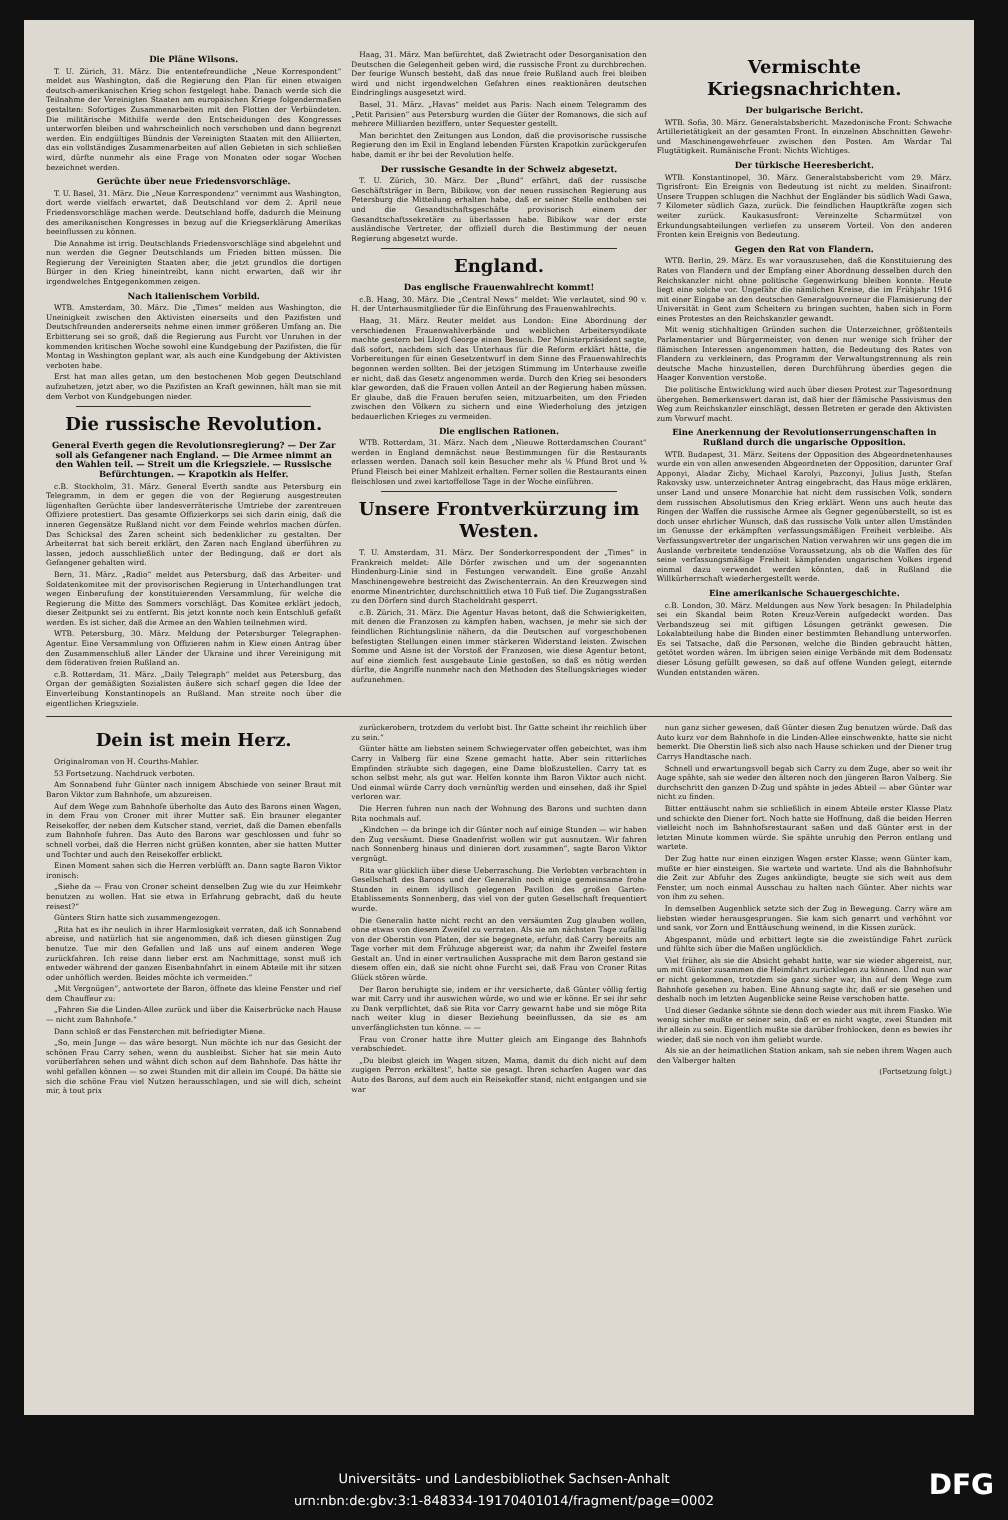Die Pläne Wilsons.
T. U. Zürich, 31. März. Die ententefreundliche „Neue Korrespondent“ meldet aus Washington, daß die Regierung den Plan für einen etwaigen deutsch-amerikanischen Krieg schon festgelegt habe. Danach werde sich die Teilnahme der Vereinigten Staaten am europäischen Kriege folgendermaßen gestalten: Sofortiges Zusammenarbeiten mit den Flotten der Verbündeten. Die militärische Mithilfe werde den Entscheidungen des Kongresses unterworfen bleiben und wahrscheinlich noch verschoben und dann begrenzt werden. Ein endgültiges Bündnis der Vereinigten Staaten mit den Alliierten, das ein vollständiges Zusammenarbeiten auf allen Gebieten in sich schließen wird, dürfte nunmehr als eine Frage von Monaten oder sogar Wochen bezeichnet werden.
Gerüchte über neue Friedensvorschläge.
T. U. Basel, 31. März. Die „Neue Korrespondenz“ vernimmt aus Washington, dort werde vielfach erwartet, daß Deutschland vor dem 2. April neue Friedensvorschläge machen werde. Deutschland hoffe, dadurch die Meinung des amerikanischen Kongresses in bezug auf die Kriegserklärung Amerikas beeinflussen zu können.
Die Annahme ist irrig. Deutschlands Friedensvorschläge sind abgelehnt und nun werden die Gegner Deutschlands um Frieden bitten müssen. Die Regierung der Vereinigten Staaten aber, die jetzt grundlos die dortigen Bürger in den Krieg hineintreibt, kann nicht erwarten, daß wir ihr irgendwelches Entgegenkommen zeigen.
Nach italienischem Vorbild.
WTB. Amsterdam, 30. März. Die „Times“ melden aus Washington, die Uneinigkeit zwischen den Aktivisten einerseits und den Pazifisten und Deutschfreunden andererseits nehme einen immer größeren Umfang an. Die Erbitterung sei so groß, daß die Regierung aus Furcht vor Unruhen in der kommenden kritischen Woche sowohl eine Kundgebung der Pazifisten, die für Montag in Washington geplant war, als auch eine Kundgebung der Aktivisten verboten habe.
Erst hat man alles getan, um den bestochenen Mob gegen Deutschland aufzuhetzen, jetzt aber, wo die Pazifisten an Kraft gewinnen, hält man sie mit dem Verbot von Kundgebungen nieder.
Die russische Revolution.
General Everth gegen die Revolutionsregierung? — Der Zar soll als Gefangener nach England. — Die Armee nimmt an den Wahlen teil. — Streit um die Kriegsziele. — Russische Befürchtungen. — Krapotkin als Helfer.
c.B. Stockholm, 31. März. General Everth sandte aus Petersburg ein Telegramm, in dem er gegen die von der Regierung ausgestreuten lügenhaften Gerüchte über landesverräterische Umtriebe der zarentreuen Offiziere protestiert. Das gesamte Offizierkorps sei sich darin einig, daß die inneren Gegensätze Rußland nicht vor dem Feinde wehrlos machen dürfen. Das Schicksal des Zaren scheint sich bedenklicher zu gestalten. Der Arbeiterrat hat sich bereit erklärt, den Zaren nach England überführen zu lassen, jedoch ausschließlich unter der Bedingung, daß er dort als Gefangener gehalten wird.
Bern, 31. März. „Radio“ meldet aus Petersburg, daß das Arbeiter- und Soldatenkomitee mit der provisorischen Regierung in Unterhandlungen trat wegen Einberufung der konstituierenden Versammlung, für welche die Regierung die Mitte des Sommers vorschlägt. Das Komitee erklärt jedoch, dieser Zeitpunkt sei zu entfernt. Bis jetzt konnte noch kein Entschluß gefaßt werden. Es ist sicher, daß die Armee an den Wahlen teilnehmen wird.
WTB. Petersburg, 30. März. Meldung der Petersburger Telegraphen-Agentur. Eine Versammlung von Offizieren nahm in Kiew einen Antrag über den Zusammenschluß aller Länder der Ukraine und ihrer Vereinigung mit dem föderativen freien Rußland an.
c.B. Rotterdam, 31. März. „Daily Telegraph“ meldet aus Petersburg, das Organ der gemäßigten Sozialisten äußere sich scharf gegen die Idee der Einverleibung Konstantinopels an Rußland. Man streite noch über die eigentlichen Kriegsziele.
Haag, 31. März. Man befürchtet, daß Zwietracht oder Desorganisation den Deutschen die Gelegenheit geben wird, die russische Front zu durchbrechen. Der feurige Wunsch besteht, daß das neue freie Rußland auch frei bleiben wird und nicht irgendwelchen Gefahren eines reaktionären deutschen Eindringlings ausgesetzt wird.
Basel, 31. März. „Havas“ meldet aus Paris: Nach einem Telegramm des „Petit Parisien“ aus Petersburg wurden die Güter der Romanows, die sich auf mehrere Milliarden beziffern, unter Sequester gestellt.
Man berichtet den Zeitungen aus London, daß die provisorische russische Regierung den im Exil in England lebenden Fürsten Krapotkin zurückgerufen habe, damit er ihr bei der Revolution helfe.
Der russische Gesandte in der Schweiz abgesetzt.
T. U. Zürich, 30. März. Der „Bund“ erfährt, daß der russische Geschäftsträger in Bern, Bibikow, von der neuen russischen Regierung aus Petersburg die Mitteilung erhalten habe, daß er seiner Stelle enthoben sei und die Gesandtschaftsgeschäfte provisorisch einem der Gesandtschaftssekretäre zu überlassen habe. Bibikow war der erste ausländische Vertreter, der offiziell durch die Bestimmung der neuen Regierung abgesetzt wurde.
England.
Das englische Frauenwahlrecht kommt!
c.B. Haag, 30. März. Die „Central News“ meldet: Wie verlautet, sind 90 v. H. der Unterhausmitglieder für die Einführung des Frauenwahlrechts.
Haag, 31. März. Reuter meldet aus London: Eine Abordnung der verschiedenen Frauenwahlverbände und weiblichen Arbeitersyndikate machte gestern bei Lloyd George einen Besuch. Der Ministerpräsident sagte, daß sofort, nachdem sich das Unterhaus für die Reform erklärt hätte, die Vorbereitungen für einen Gesetzentwurf in dem Sinne des Frauenwahlrechts begonnen werden sollten. Bei der jetzigen Stimmung im Unterhause zweifle er nicht, daß das Gesetz angenommen werde. Durch den Krieg sei besonders klar geworden, daß die Frauen vollen Anteil an der Regierung haben müssen. Er glaube, daß die Frauen berufen seien, mitzuarbeiten, um den Frieden zwischen den Völkern zu sichern und eine Wiederholung des jetzigen bedauerlichen Krieges zu vermeiden.
Die englischen Rationen.
WTB. Rotterdam, 31. März. Nach dem „Nieuwe Rotterdamschen Courant“ werden in England demnächst neue Bestimmungen für die Restaurants erlassen werden. Danach soll kein Besucher mehr als ⅛ Pfund Brot und ⅜ Pfund Fleisch bei einer Mahlzeit erhalten. Ferner sollen die Restaurants einen fleischlosen und zwei kartoffellose Tage in der Woche einführen.
Unsere Frontverkürzung im Westen.
T. U. Amsterdam, 31. März. Der Sonderkorrespondent der „Times“ in Frankreich meldet: Alle Dörfer zwischen und um der sogenannten Hindenburg-Linie sind in Festungen verwandelt. Eine große Anzahl Maschinengewehre bestreicht das Zwischenterrain. An den Kreuzwegen sind enorme Minentrichter, durchschnittlich etwa 10 Fuß tief. Die Zugangsstraßen zu den Dörfern sind durch Stacheldraht gesperrt.
c.B. Zürich, 31. März. Die Agentur Havas betont, daß die Schwierigkeiten, mit denen die Franzosen zu kämpfen haben, wachsen, je mehr sie sich der feindlichen Richtungslinie nähern, da die Deutschen auf vorgeschobenen befestigten Stellungen einen immer stärkeren Widerstand leisten. Zwischen Somme und Aisne ist der Vorstoß der Franzosen, wie diese Agentur betont, auf eine ziemlich fest ausgebaute Linie gestoßen, so daß es nötig werden dürfte, die Angriffe nunmehr nach den Methoden des Stellungskrieges wieder aufzunehmen.
Vermischte Kriegsnachrichten.
Der bulgarische Bericht.
WTB. Sofia, 30. März. Generalstabsbericht. Mazedonische Front: Schwache Artillerietätigkeit an der gesamten Front. In einzelnen Abschnitten Gewehr- und Maschinengewehrfeuer zwischen den Posten. Am Wardar Tal Flugtätigkeit. Rumänische Front: Nichts Wichtiges.
Der türkische Heeresbericht.
WTB. Konstantinopel, 30. März. Generalstabsbericht vom 29. März. Tigrisfront: Ein Ereignis von Bedeutung ist nicht zu melden. Sinaifront: Unsere Truppen schlugen die Nachhut der Engländer bis südlich Wadi Gawa, 7 Kilometer südlich Gaza, zurück. Die feindlichen Hauptkräfte zogen sich weiter zurück. Kaukasusfront: Vereinzelte Scharmützel von Erkundungsabteilungen verliefen zu unserem Vorteil. Von den anderen Fronten kein Ereignis von Bedeutung.
Gegen den Rat von Flandern.
WTB. Berlin, 29. März. Es war vorauszusehen, daß die Konstituierung des Rates von Flandern und der Empfang einer Abordnung desselben durch den Reichskanzler nicht ohne politische Gegenwirkung bleiben konnte. Heute liegt eine solche vor. Ungefähr die nämlichen Kreise, die im Frühjahr 1916 mit einer Eingabe an den deutschen Generalgouverneur die Flamisierung der Universität in Gent zum Scheitern zu bringen suchten, haben sich in Form eines Protestes an den Reichskanzler gewandt.
Mit wenig stichhaltigen Gründen suchen die Unterzeichner, größtenteils Parlamentarier und Bürgermeister, von denen nur wenige sich früher der flämischen Interessen angenommen hatten, die Bedeutung des Rates von Flandern zu verkleinern, das Programm der Verwaltungstrennung als rein deutsche Mache hinzustellen, deren Durchführung überdies gegen die Haager Konvention verstoße.
Die politische Entwicklung wird auch über diesen Protest zur Tagesordnung übergehen. Bemerkenswert daran ist, daß hier der flämische Passivismus den Weg zum Reichskanzler einschlägt, dessen Betreten er gerade den Aktivisten zum Vorwurf macht.
Eine Anerkennung der Revolutionserrungenschaften in Rußland durch die ungarische Opposition.
WTB. Budapest, 31. März. Seitens der Opposition des Abgeordnetenhauses wurde ein von allen anwesenden Abgeordneten der Opposition, darunter Graf Apponyi, Aladar Zichy, Michael Karolyi, Pazconyi, Julius Justh, Stefan Rakovsky usw. unterzeichneter Antrag eingebracht, das Haus möge erklären, unser Land und unsere Monarchie hat nicht dem russischen Volk, sondern dem russischen Absolutismus den Krieg erklärt. Wenn uns auch heute das Ringen der Waffen die russische Armee als Gegner gegenüberstellt, so ist es doch unser ehrlicher Wunsch, daß das russische Volk unter allen Umständen im Genusse der erkämpften verfassungsmäßigen Freiheit verbleibe. Als Verfassungsvertreter der ungarischen Nation verwahren wir uns gegen die im Auslande verbreitete tendenziöse Voraussetzung, als ob die Waffen des für seine verfassungsmäßige Freiheit kämpfenden ungarischen Volkes irgend einmal dazu verwendet werden könnten, daß in Rußland die Willkürherrschaft wiederhergestellt werde.
Eine amerikanische Schauergeschichte.
c.B. London, 30. März. Meldungen aus New York besagen: In Philadelphia sei ein Skandal beim Roten Kreuz-Verein aufgedeckt worden. Das Verbandszeug sei mit giftigen Lösungen getränkt gewesen. Die Lokalabteilung habe die Binden einer bestimmten Behandlung unterworfen. Es sei Tatsache, daß die Personen, welche die Binden gebraucht hätten, getötet worden wären. Im übrigen seien einige Verbände mit dem Bodensatz dieser Lösung gefüllt gewesen, so daß auf offene Wunden gelegt, eiternde Wunden entstanden wären.
Dein ist mein Herz.
Originalroman von H. Courths-Mahler.
53 Fortsetzung. Nachdruck verboten.
Am Sonnabend fuhr Günter nach innigem Abschiede von seiner Braut mit Baron Viktor zum Bahnhofe, um abzureisen.
Auf dem Wege zum Bahnhofe überholte das Auto des Barons einen Wagen, in dem Frau von Croner mit ihrer Mutter saß. Ein brauner eleganter Reisekoffer, der neben dem Kutscher stand, verriet, daß die Damen ebenfalls zum Bahnhofe fuhren. Das Auto des Barons war geschlossen und fuhr so schnell vorbei, daß die Herren nicht grüßen konnten, aber sie hatten Mutter und Tochter und auch den Reisekoffer erblickt.
Einen Moment sahen sich die Herren verblüfft an. Dann sagte Baron Viktor ironisch:
„Siehe da — Frau von Croner scheint denselben Zug wie du zur Heimkehr benutzen zu wollen. Hat sie etwa in Erfahrung gebracht, daß du heute reisest?“
Günters Stirn hatte sich zusammengezogen.
„Rita hat es ihr neulich in ihrer Harmlosigkeit verraten, daß ich Sonnabend abreise, und natürlich hat sie angenommen, daß ich diesen günstigen Zug benutze. Tue mir den Gefallen und laß uns auf einem anderen Wege zurückfahren. Ich reise dann lieber erst am Nachmittage, sonst muß ich entweder während der ganzen Eisenbahnfahrt in einem Abteile mit ihr sitzen oder unhöflich werden. Beides möchte ich vermeiden.“
„Mit Vergnügen“, antwortete der Baron, öffnete das kleine Fenster und rief dem Chauffeur zu:
„Fahren Sie die Linden-Allee zurück und über die Kaiserbrücke nach Hause — nicht zum Bahnhofe.“
Dann schloß er das Fensterchen mit befriedigter Miene.
„So, mein Junge — das wäre besorgt. Nun möchte ich nur das Gesicht der schönen Frau Carry sehen, wenn du ausbleibst. Sicher hat sie mein Auto vorüberfahren sehen und wähnt dich schon auf dem Bahnhofe. Das hätte ihr wohl gefallen können — so zwei Stunden mit dir allein im Coupé. Da hätte sie sich die schöne Frau viel Nutzen herausschlagen, und sie will dich, scheint mir, à tout prix
zurückerobern, trotzdem du verlobt bist. Ihr Gatte scheint ihr reichlich über zu sein.“
Günter hätte am liebsten seinem Schwiegervater offen gebeichtet, was ihm Carry in Valberg für eine Szene gemacht hatte. Aber sein ritterliches Empfinden sträubte sich dagegen, eine Dame bloßzustellen. Carry tat es schon selbst mehr, als gut war. Helfen konnte ihm Baron Viktor auch nicht. Und einmal würde Carry doch vernünftig werden und einsehen, daß ihr Spiel verloren war.
Die Herren fuhren nun nach der Wohnung des Barons und suchten dann Rita nochmals auf.
„Kindchen — da bringe ich dir Günter noch auf einige Stunden — wir haben den Zug versäumt. Diese Gnadenfrist wollen wir gut ausnutzen. Wir fahren nach Sonnenberg hinaus und dinieren dort zusammen“, sagte Baron Viktor vergnügt.
Rita war glücklich über diese Ueberraschung. Die Verlobten verbrachten in Gesellschaft des Barons und der Generalin noch einige gemeinsame frohe Stunden in einem idyllisch gelegenen Pavillon des großen Garten-Etablissements Sonnenberg, das viel von der guten Gesellschaft frequentiert wurde.
Die Generalin hatte nicht recht an den versäumten Zug glauben wollen, ohne etwas von diesem Zweifel zu verraten. Als sie am nächsten Tage zufällig von der Oberstin von Platen, der sie begegnete, erfuhr, daß Carry bereits am Tage vorher mit dem Frühzuge abgereist war, da nahm ihr Zweifel festere Gestalt an. Und in einer vertraulichen Aussprache mit dem Baron gestand sie diesem offen ein, daß sie nicht ohne Furcht sei, daß Frau von Croner Ritas Glück stören würde.
Der Baron beruhigte sie, indem er ihr versicherte, daß Günter völlig fertig war mit Carry und ihr auswichen würde, wo und wie er könne. Er sei ihr sehr zu Dank verpflichtet, daß sie Rita vor Carry gewarnt habe und sie möge Rita nach weiter klug in dieser Beziehung beeinflussen, da sie es am unverfänglichsten tun könne. — —
Frau von Croner hatte ihre Mutter gleich am Eingange des Bahnhofs verabschiedet.
„Du bleibst gleich im Wagen sitzen, Mama, damit du dich nicht auf dem zugigen Perron erkältest“, hatte sie gesagt. Ihren scharfen Augen war das Auto des Barons, auf dem auch ein Reisekoffer stand, nicht entgangen und sie war
nun ganz sicher gewesen, daß Günter diesen Zug benutzen würde. Daß das Auto kurz vor dem Bahnhofe in die Linden-Allee einschwenkte, hatte sie nicht bemerkt. Die Oberstin ließ sich also nach Hause schicken und der Diener trug Carrys Handtasche nach.
Schnell und erwartungsvoll begab sich Carry zu dem Zuge, aber so weit ihr Auge spähte, sah sie weder den älteren noch den jüngeren Baron Valberg. Sie durchschritt den ganzen D-Zug und spähte in jedes Abteil — aber Günter war nicht zu finden.
Bitter enttäuscht nahm sie schließlich in einem Abteile erster Klasse Platz und schickte den Diener fort. Noch hatte sie Hoffnung, daß die beiden Herren vielleicht noch im Bahnhofsrestaurant saßen und daß Günter erst in der letzten Minute kommen würde. Sie spähte unruhig den Perron entlang und wartete.
Der Zug hatte nur einen einzigen Wagen erster Klasse; wenn Günter kam, mußte er hier einsteigen. Sie wartete und wartete. Und als die Bahnhofsuhr die Zeit zur Abfuhr des Zuges ankündigte, beugte sie sich weit aus dem Fenster, um noch einmal Ausschau zu halten nach Günter. Aber nichts war von ihm zu sehen.
In demselben Augenblick setzte sich der Zug in Bewegung. Carry wäre am liebsten wieder herausgesprungen. Sie kam sich genarrt und verhöhnt vor und sank, vor Zorn und Enttäuschung weinend, in die Kissen zurück.
Abgespannt, müde und erbittert legte sie die zweistündige Fahrt zurück und fühlte sich über die Maßen unglücklich.
Viel früher, als sie die Absicht gehabt hatte, war sie wieder abgereist, nur, um mit Günter zusammen die Heimfahrt zurücklegen zu können. Und nun war er nicht gekommen, trotzdem sie ganz sicher war, ihn auf dem Wege zum Bahnhofe gesehen zu haben. Eine Ahnung sagte ihr, daß er sie gesehen und deshalb noch im letzten Augenblicke seine Reise verschoben hatte.
Und dieser Gedanke söhnte sie denn doch wieder aus mit ihrem Fiasko. Wie wenig sicher mußte er seiner sein, daß er es nicht wagte, zwei Stunden mit ihr allein zu sein. Eigentlich mußte sie darüber frohlocken, denn es bewies ihr wieder, daß sie noch von ihm geliebt wurde.
Als sie an der heimatlichen Station ankam, sah sie neben ihrem Wagen auch den Valberger halten
(Fortsetzung folgt.)
Universitäts- und Landesbibliothek Sachsen-Anhalt
urn:nbn:de:gbv:3:1-848334-19170401014/fragment/page=0002
DFG